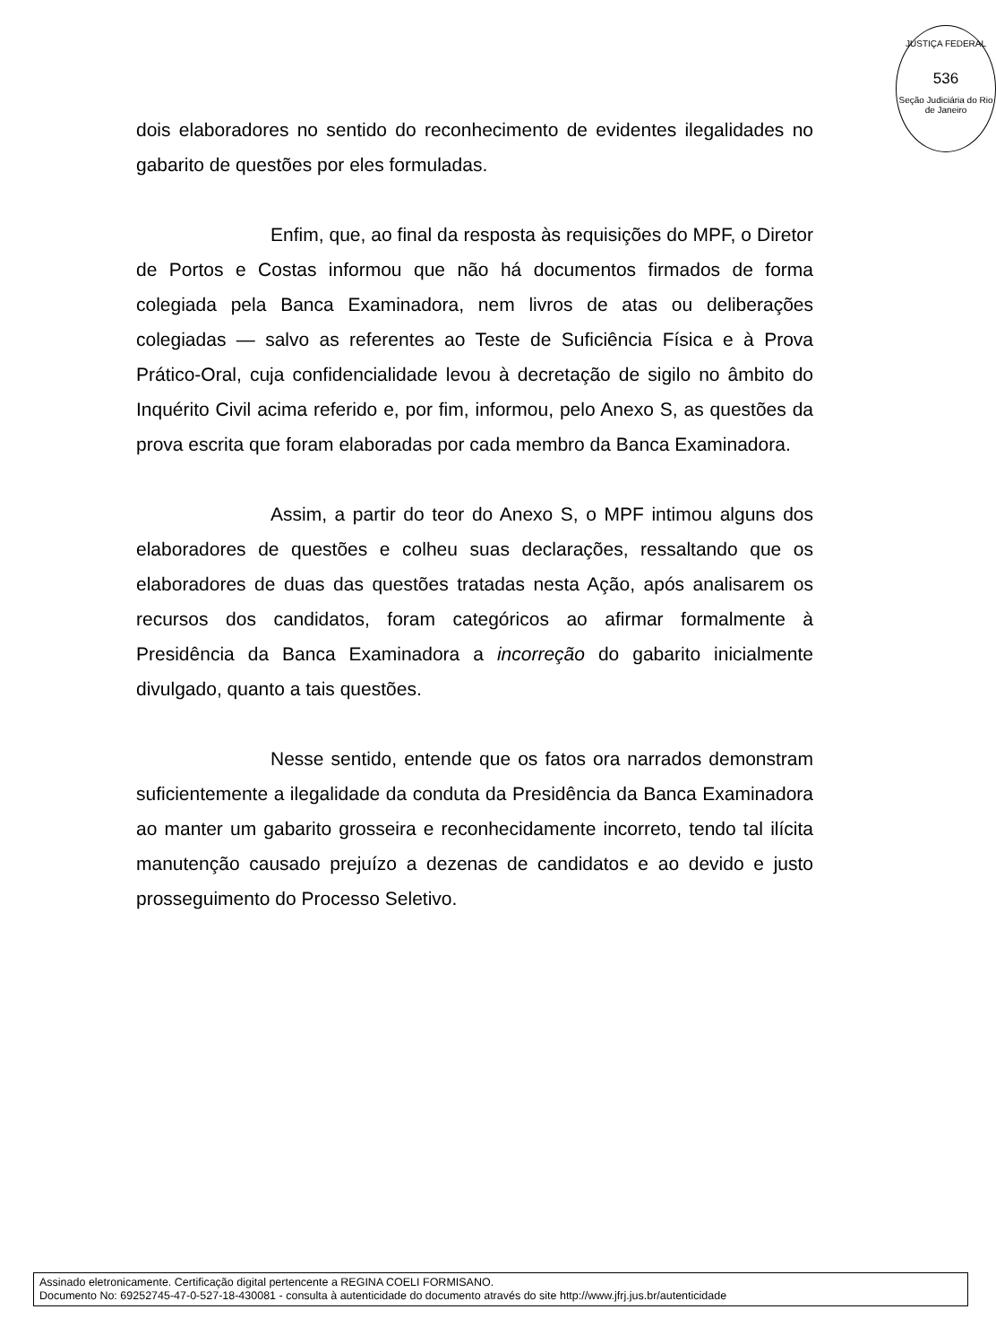JUSTIÇA FEDERAL
536
Seção Judiciária do Rio de Janeiro
dois elaboradores no sentido do reconhecimento de evidentes ilegalidades no gabarito de questões por eles formuladas.
Enfim, que, ao final da resposta às requisições do MPF, o Diretor de Portos e Costas informou que não há documentos firmados de forma colegiada pela Banca Examinadora, nem livros de atas ou deliberações colegiadas — salvo as referentes ao Teste de Suficiência Física e à Prova Prático-Oral, cuja confidencialidade levou à decretação de sigilo no âmbito do Inquérito Civil acima referido e, por fim, informou, pelo Anexo S, as questões da prova escrita que foram elaboradas por cada membro da Banca Examinadora.
Assim, a partir do teor do Anexo S, o MPF intimou alguns dos elaboradores de questões e colheu suas declarações, ressaltando que os elaboradores de duas das questões tratadas nesta Ação, após analisarem os recursos dos candidatos, foram categóricos ao afirmar formalmente à Presidência da Banca Examinadora a incorreção do gabarito inicialmente divulgado, quanto a tais questões.
Nesse sentido, entende que os fatos ora narrados demonstram suficientemente a ilegalidade da conduta da Presidência da Banca Examinadora ao manter um gabarito grosseira e reconhecidamente incorreto, tendo tal ilícita manutenção causado prejuízo a dezenas de candidatos e ao devido e justo prosseguimento do Processo Seletivo.
Assinado eletronicamente. Certificação digital pertencente a REGINA COELI FORMISANO.
Documento No: 69252745-47-0-527-18-430081 - consulta à autenticidade do documento através do site http://www.jfrj.jus.br/autenticidade